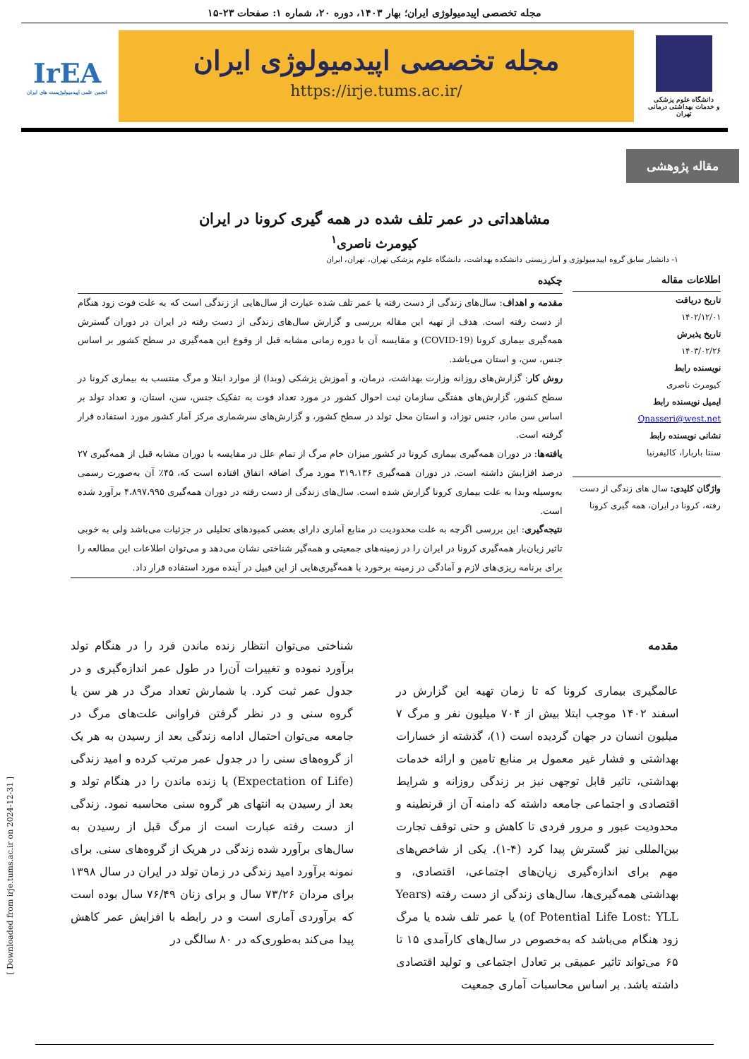مجله تخصصی اپیدمیولوژی ایران؛ بهار ۱۴۰۳، دوره ۲۰، شماره ۱: صفحات ۲۳-۱۵
دانشگاه علوم پزشکی
و خدمات بهداشتی درمانی تهران
مجله تخصصی اپیدمیولوژی ایران
https://irje.tums.ac.ir/
IrEA
انجمن علمی اپیدمیولوژیست های ایران
مقاله پژوهشی
مشاهداتی در عمر تلف شده در همه گیری کرونا در ایران
کیومرث ناصری<sup>۱</sup>
۱- دانشیار سابق گروه اپیدمیولوژی و آمار زیستی دانشکده بهداشت، دانشگاه علوم پزشکی تهران، تهران، ایران
اطلاعات مقاله
تاریخ دریافت
۱۴۰۲/۱۲/۰۱
تاریخ پذیرش
۱۴۰۳/۰۲/۲۶
نویسنده رابط
کیومرث ناصری
ایمیل نویسنده رابط
Qnasseri@west.net
نشانی نویسنده رابط
سنتا باربارا، کالیفرنیا
واژگان کلیدی: سال های زندگی از دست رفته، کرونا در ایران، همه گیری کرونا
چکیده
مقدمه و اهداف: سال‌های زندگی از دست رفته یا عمر تلف شده عبارت از سال‌هایی از زندگی است که به علت فوت زود هنگام از دست رفته است. هدف از تهیه این مقاله بررسی و گزارش سال‌های زندگی از دست رفته در ایران در دوران گسترش همه‌گیری بیماری کرونا (COVID-19) و مقایسه آن با دوره زمانی مشابه قبل از وقوع این همه‌گیری در سطح کشور بر اساس جنس، سن، و استان می‌باشد.
روش کار: گزارش‌های روزانه وزارت بهداشت، درمان، و آموزش پزشکی (وبدا) از موارد ابتلا و مرگ منتسب به بیماری کرونا در سطح کشور، گزارش‌های هفتگی سازمان ثبت احوال کشور در مورد تعداد فوت به تفکیک جنس، سن، استان، و تعداد تولد بر اساس سن مادر، جنس نوزاد، و استان محل تولد در سطح کشور، و گزارش‌های سرشماری مرکز آمار کشور مورد استفاده قرار گرفته است.
یافته‌ها: در دوران همه‌گیری بیماری کرونا در کشور میزان خام مرگ از تمام علل در مقایسه با دوران مشابه قبل از همه‌گیری ۲۷ درصد افزایش داشته است. در دوران همه‌گیری ۳۱۹،۱۳۶ مورد مرگ اضافه اتفاق افتاده است که، ۴۵٪ آن به‌صورت رسمی به‌وسیله وبدا به علت بیماری کرونا گزارش شده است. سال‌های زندگی از دست رفته در دوران همه‌گیری ۴،۸۹۷،۹۹۵ برآورد شده است.
نتیجه‌گیری: این بررسی اگرچه به علت محدودیت در منابع آماری دارای بعضی کمبودهای تحلیلی در جزئیات می‌باشد ولی به خوبی تاثیر زیان‌بار همه‌گیری کرونا در ایران را در زمینه‌های جمعیتی و همه‌گیر شناختی نشان می‌دهد و می‌توان اطلاعات این مطالعه را برای برنامه ریزی‌های لازم و آمادگی در زمینه برخورد با همه‌گیری‌هایی از این قبیل در آینده مورد استفاده قرار داد.
مقدمه
عالمگیری بیماری کرونا که تا زمان تهیه این گزارش در اسفند ۱۴۰۲ موجب ابتلا بیش از ۷۰۴ میلیون نفر و مرگ ۷ میلیون انسان در جهان گردیده است (۱)، گذشته از خسارات بهداشتی و فشار غیر معمول بر منابع تامین و ارائه خدمات بهداشتی، تاثیر قابل توجهی نیز بر زندگی روزانه و شرایط اقتصادی و اجتماعی جامعه داشته که دامنه آن از قرنطینه و محدودیت عبور و مرور فردی تا کاهش و حتی توقف تجارت بین‌المللی نیز گسترش پیدا کرد (۴-۱). یکی از شاخص‌های مهم برای اندازه‌گیری زیان‌های اجتماعی، اقتصادی، و بهداشتی همه‌گیری‌ها، سال‌های زندگی از دست رفته (Years of Potential Life Lost: YLL) یا عمر تلف شده یا مرگ زود هنگام می‌باشد که به‌خصوص در سال‌های کارآمدی ۱۵ تا ۶۵ می‌تواند تاثیر عمیقی بر تعادل اجتماعی و تولید اقتصادی داشته باشد. بر اساس محاسبات آماری جمعیت
شناختی می‌توان انتظار زنده ماندن فرد را در هنگام تولد برآورد نموده و تغییرات آن‌را در طول عمر اندازه‌گیری و در جدول عمر ثبت کرد. با شمارش تعداد مرگ در هر سن یا گروه سنی و در نظر گرفتن فراوانی علت‌های مرگ در جامعه می‌توان احتمال ادامه زندگی بعد از رسیدن به هر یک از گروه‌های سنی را در جدول عمر مرتب کرده و امید زندگی (Expectation of Life) یا زنده ماندن را در هنگام تولد و بعد از رسیدن به انتهای هر گروه سنی محاسبه نمود. زندگی از دست رفته عبارت است از مرگ قبل از رسیدن به سال‌های برآورد شده زندگی در هریک از گروه‌های سنی. برای نمونه برآورد امید زندگی در زمان تولد در ایران در سال ۱۳۹۸ برای مردان ۷۳/۲۶ سال و برای زنان ۷۶/۴۹ سال بوده است که برآوردی آماری است و در رابطه با افزایش عمر کاهش پیدا می‌کند به‌طوری‌که در ۸۰ سالگی در
[ Downloaded from irje.tums.ac.ir on 2024-12-31 ]